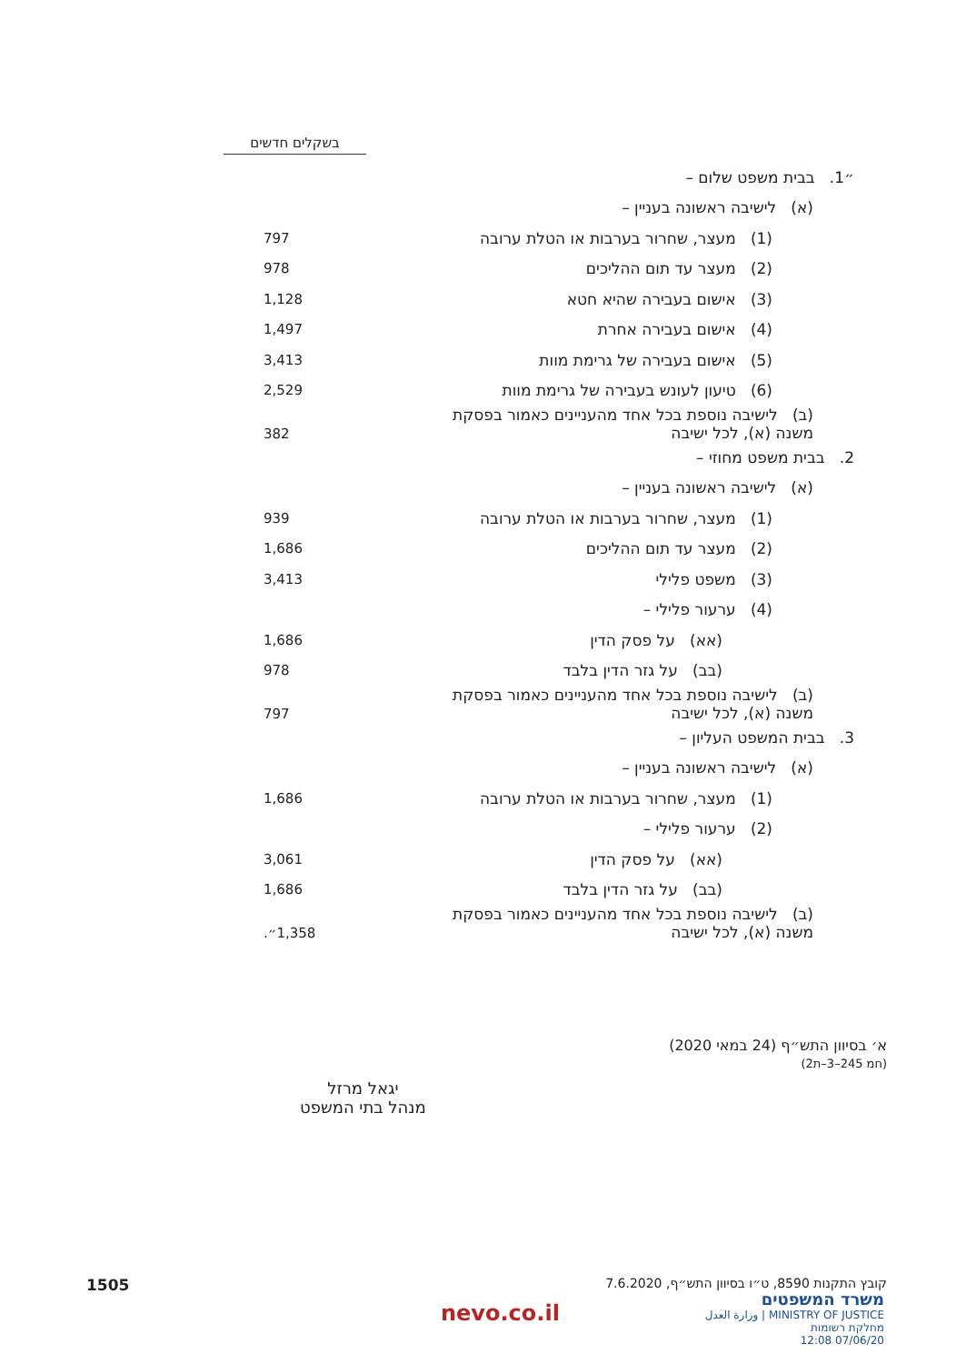בשקלים חדשים
| ״1. בבית משפט שלום – | |
| (א) לישיבה ראשונה בעניין – | |
| (1) מעצר, שחרור בערבות או הטלת ערובה | 797 |
| (2) מעצר עד תום ההליכים | 978 |
| (3) אישום בעבירה שהיא חטא | 1,128 |
| (4) אישום בעבירה אחרת | 1,497 |
| (5) אישום בעבירה של גרימת מוות | 3,413 |
| (6) טיעון לעונש בעבירה של גרימת מוות | 2,529 |
| (ב) לישיבה נוספת בכל אחד מהעניינים כאמור בפסקת משנה (א), לכל ישיבה | 382 |
| 2. בבית משפט מחוזי – | |
| (א) לישיבה ראשונה בעניין – | |
| (1) מעצר, שחרור בערבות או הטלת ערובה | 939 |
| (2) מעצר עד תום ההליכים | 1,686 |
| (3) משפט פלילי | 3,413 |
| (4) ערעור פלילי – | |
| (אא) על פסק הדין | 1,686 |
| (בב) על גזר הדין בלבד | 978 |
| (ב) לישיבה נוספת בכל אחד מהעניינים כאמור בפסקת משנה (א), לכל ישיבה | 797 |
| 3. בבית המשפט העליון – | |
| (א) לישיבה ראשונה בעניין – | |
| (1) מעצר, שחרור בערבות או הטלת ערובה | 1,686 |
| (2) ערעור פלילי – | |
| (אא) על פסק הדין | 3,061 |
| (בב) על גזר הדין בלבד | 1,686 |
| (ב) לישיבה נוספת בכל אחד מהעניינים כאמור בפסקת משנה (א), לכל ישיבה | 1,358״. |
א׳ בסיוון התש״ף (24 במאי 2020)
(חמ 245–3–ת2)
יגאל מרזל
מנהל בתי המשפט
קובץ התקנות 8590, ט״ו בסיוון התש״ף, 7.6.2020
1505
משרד המשפטים
MINISTRY OF JUSTICE | وزارة العدل
מחלקת רשומות
07/06/20 12:08
nevo.co.il